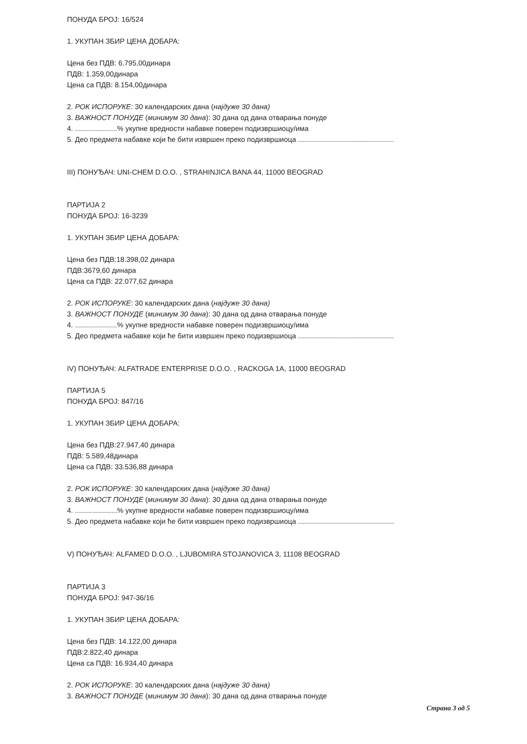ПОНУДА БРОЈ: 16/524
1. УКУПАН ЗБИР ЦЕНА ДОБАРА:
Цена без ПДВ: 6.795,00динара
ПДВ: 1.359,00динара
Цена са ПДВ: 8.154,00динара
2. РОК ИСПОРУКЕ: 30 календарских дана (најдуже 30 дана)
3. ВАЖНОСТ ПОНУДЕ (минимум 30 дана): 30 дана од дана отварања понуде
4. .....................% укупне вредности набавке поверен подизвршиоцу/има
5. Део предмета набавке који ће бити извршен преко подизвршиоца ................................................
III) ПОНУЂАЧ: UNI-CHEM D.O.O. , STRAHINJICA BANA 44, 11000 BEOGRAD
ПАРТИЈА 2
ПОНУДА БРОЈ: 16-3239
1. УКУПАН ЗБИР ЦЕНА ДОБАРА:
Цена без ПДВ:18.398,02 динара
ПДВ:3679,60 динара
Цена са ПДВ: 22.077,62 динара
2. РОК ИСПОРУКЕ: 30 календарских дана (најдуже 30 дана)
3. ВАЖНОСТ ПОНУДЕ (минимум 30 дана): 30 дана од дана отварања понуде
4. .....................% укупне вредности набавке поверен подизвршиоцу/има
5. Део предмета набавке који ће бити извршен преко подизвршиоца ................................................
IV) ПОНУЂАЧ: ALFATRADE ENTERPRISE D.O.O. , RACKOGA 1A, 11000 BEOGRAD
ПАРТИЈА 5
ПОНУДА БРОЈ: 847/16
1. УКУПАН ЗБИР ЦЕНА ДОБАРА:
Цена без ПДВ:27.947,40 динара
ПДВ: 5.589,48динара
Цена са ПДВ: 33.536,88 динара
2. РОК ИСПОРУКЕ: 30 календарских дана (најдуже 30 дана)
3. ВАЖНОСТ ПОНУДЕ (минимум 30 дана): 30 дана од дана отварања понуде
4. .....................% укупне вредности набавке поверен подизвршиоцу/има
5. Део предмета набавке који ће бити извршен преко подизвршиоца ................................................
V) ПОНУЂАЧ: ALFAMED D.O.O. , LJUBOMIRA STOJANOVICA 3, 11108 BEOGRAD
ПАРТИЈА 3
ПОНУДА БРОЈ: 947-36/16
1. УКУПАН ЗБИР ЦЕНА ДОБАРА:
Цена без ПДВ: 14.122,00 динара
ПДВ:2.822,40 динара
Цена са ПДВ: 16.934,40 динара
2. РОК ИСПОРУКЕ: 30 календарских дана (најдуже 30 дана)
3. ВАЖНОСТ ПОНУДЕ (минимум 30 дана): 30 дана од дана отварања понуде
Страна 3 од 5